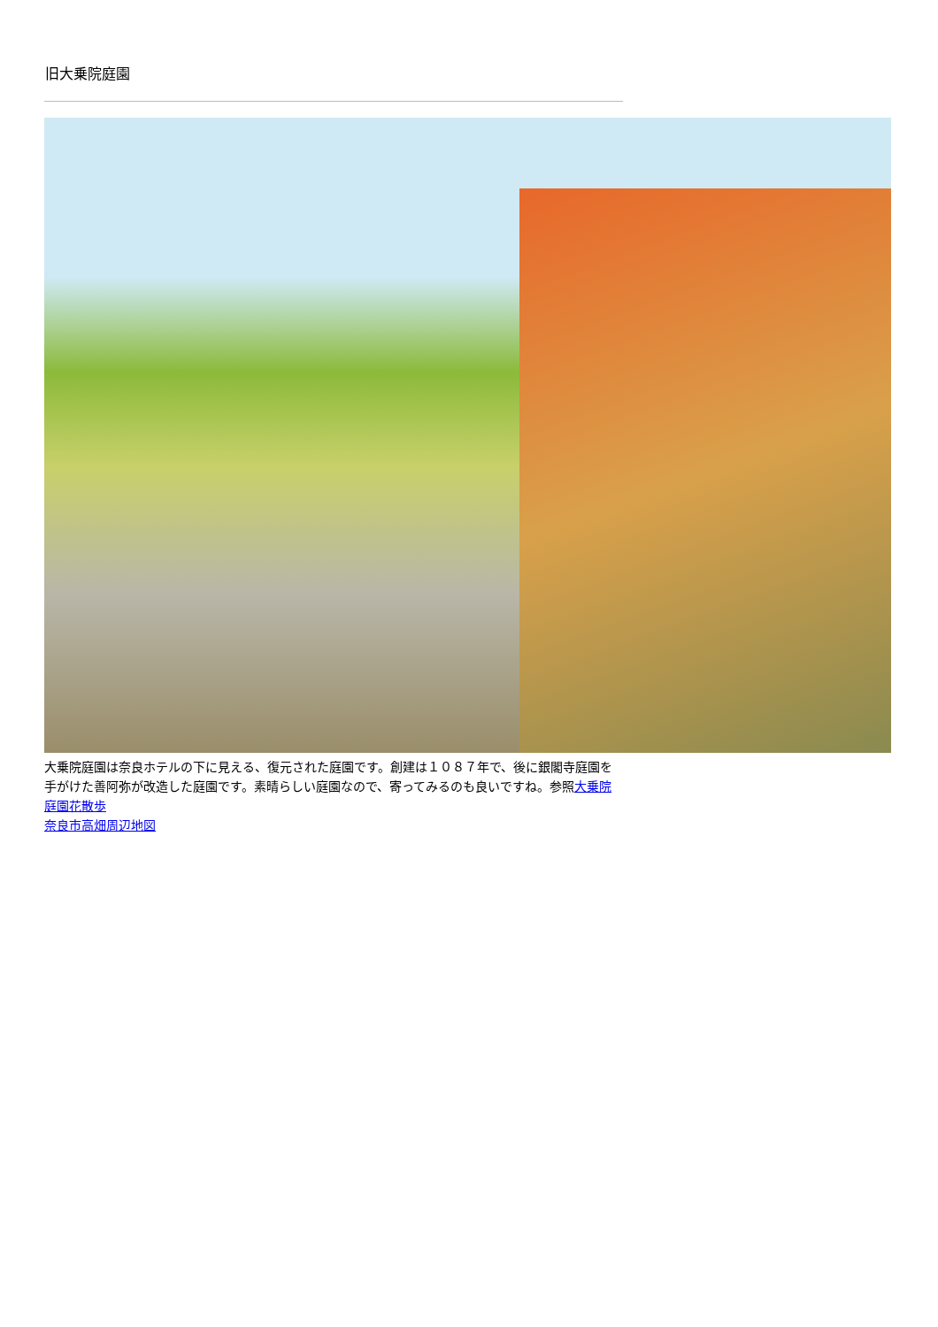旧大乗院庭園
大乗院庭園は奈良ホテルの下に見える、復元された庭園です。創建は１０８７年で、後に銀閣寺庭園を手がけた善阿弥が改造した庭園です。素晴らしい庭園なので、寄ってみるのも良いですね。参照大乗院庭園花散歩
奈良市高畑周辺地図